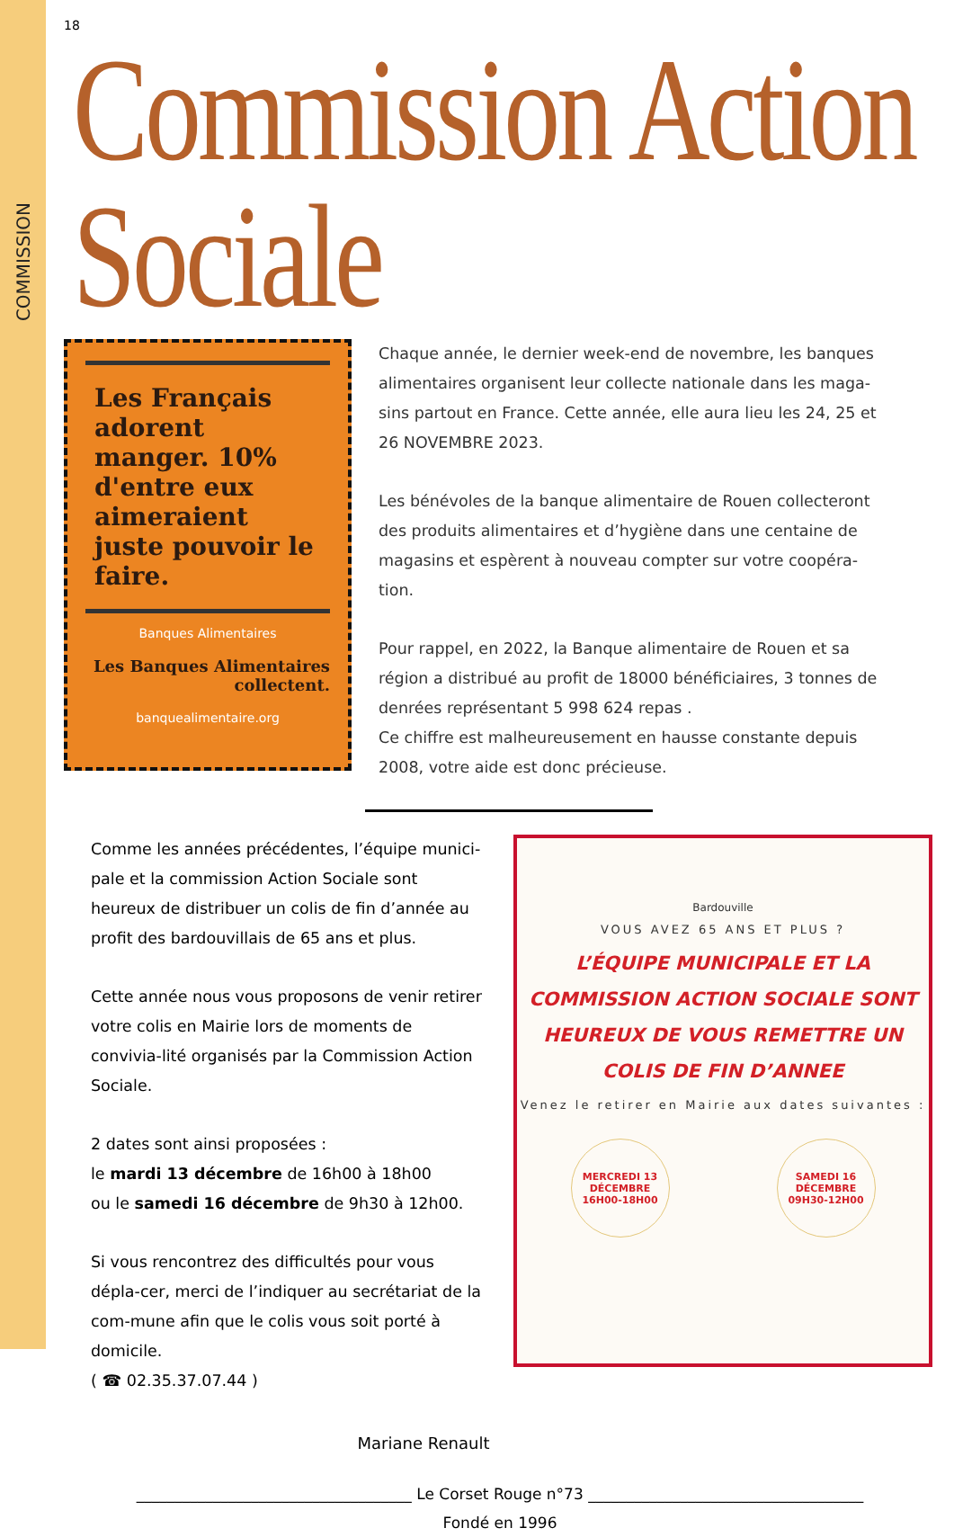COMMISSION
18
Commission Action Sociale
Les Français adorent manger. 10% d'entre eux aimeraient juste pouvoir le faire.
Banques Alimentaires
Les Banques Alimentaires collectent.
banquealimentaire.org
Chaque année, le dernier week-end de novembre, les banques alimentaires organisent leur collecte nationale dans les maga-sins partout en France. Cette année, elle aura lieu les 24, 25 et 26 NOVEMBRE 2023.
Les bénévoles de la banque alimentaire de Rouen collecteront des produits alimentaires et d’hygiène dans une centaine de magasins et espèrent à nouveau compter sur votre coopéra-tion.
Pour rappel, en 2022, la Banque alimentaire de Rouen et sa région a distribué au profit de 18000 bénéficiaires, 3 tonnes de denrées représentant 5 998 624 repas .
Ce chiffre est malheureusement en hausse constante depuis 2008, votre aide est donc précieuse.
Comme les années précédentes, l’équipe munici-pale et la commission Action Sociale sont heureux de distribuer un colis de fin d’année au profit des bardouvillais de 65 ans et plus.
Cette année nous vous proposons de venir retirer votre colis en Mairie lors de moments de convivia-lité organisés par la Commission Action Sociale.
2 dates sont ainsi proposées :
le mardi 13 décembre de 16h00 à 18h00
ou le samedi 16 décembre de 9h30 à 12h00.
Si vous rencontrez des difficultés pour vous dépla-cer, merci de l’indiquer au secrétariat de la com-mune afin que le colis vous soit porté à domicile.
( ☎ 02.35.37.07.44 )
Bardouville
VOUS AVEZ 65 ANS ET PLUS ?
L’ÉQUIPE MUNICIPALE ET LA COMMISSION ACTION SOCIALE SONT HEUREUX DE VOUS REMETTRE UN COLIS DE FIN D’ANNEE
Venez le retirer en Mairie aux dates suivantes :
MERCREDI 13
DÉCEMBRE
16H00-18H00
SAMEDI 16
DÉCEMBRE
09H30-12H00
Mariane Renault
____________________________________ Le Corset Rouge n°73 ____________________________________
Fondé en 1996